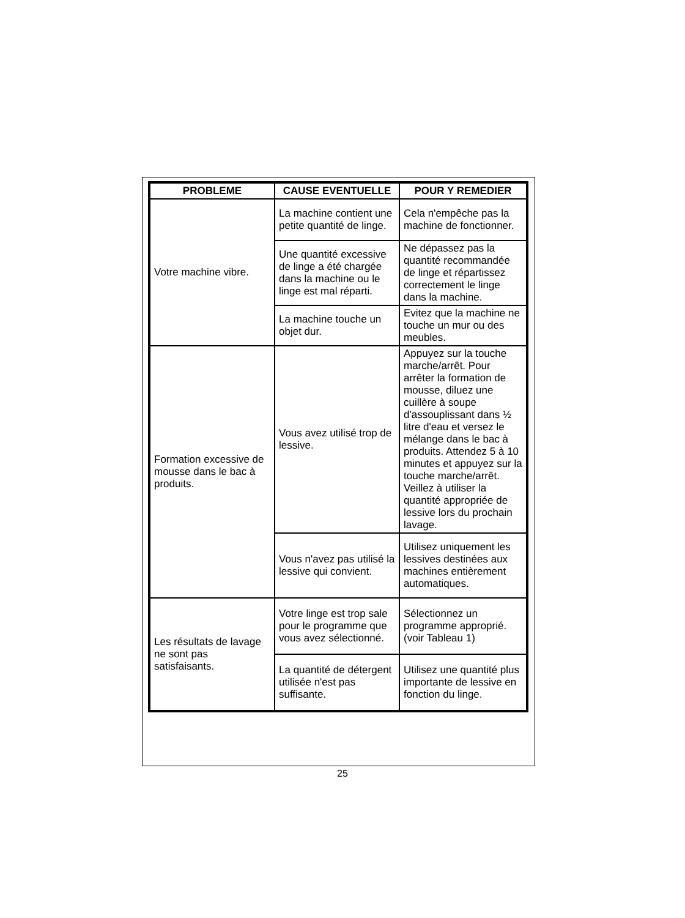| PROBLEME | CAUSE EVENTUELLE | POUR Y REMEDIER |
| --- | --- | --- |
| Votre machine vibre. | La machine contient une petite quantité de linge. | Cela n'empêche pas la machine de fonctionner. |
| | Une quantité excessive de linge a été chargée dans la machine ou le linge est mal réparti. | Ne dépassez pas la quantité recommandée de linge et répartissez correctement le linge dans la machine. |
| | La machine touche un objet dur. | Evitez que la machine ne touche un mur ou des meubles. |
| Formation excessive de mousse dans le bac à produits. | Vous avez utilisé trop de lessive. | Appuyez sur la touche marche/arrêt. Pour arrêter la formation de mousse, diluez une cuillère à soupe d'assouplissant dans ½ litre d'eau et versez le mélange dans le bac à produits. Attendez 5 à 10 minutes et appuyez sur la touche marche/arrêt. Veillez à utiliser la quantité appropriée de lessive lors du prochain lavage. |
| | Vous n'avez pas utilisé la lessive qui convient. | Utilisez uniquement les lessives destinées aux machines entièrement automatiques. |
| Les résultats de lavage ne sont pas satisfaisants. | Votre linge est trop sale pour le programme que vous avez sélectionné. | Sélectionnez un programme approprié. (voir Tableau 1) |
| | La quantité de détergent utilisée n'est pas suffisante. | Utilisez une quantité plus importante de lessive en fonction du linge. |
25